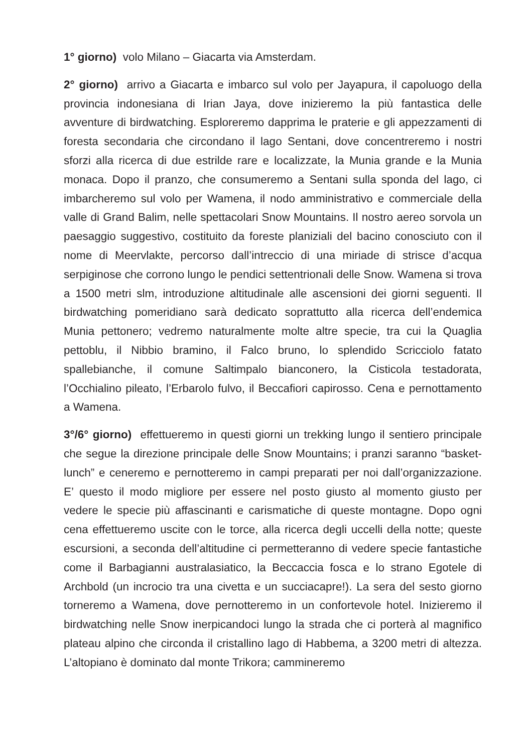1° giorno) volo Milano – Giacarta via Amsterdam.
2° giorno) arrivo a Giacarta e imbarco sul volo per Jayapura, il capoluogo della provincia indonesiana di Irian Jaya, dove inizieremo la più fantastica delle avventure di birdwatching. Esploreremo dapprima le praterie e gli appezzamenti di foresta secondaria che circondano il lago Sentani, dove concentreremo i nostri sforzi alla ricerca di due estrilde rare e localizzate, la Munia grande e la Munia monaca. Dopo il pranzo, che consumeremo a Sentani sulla sponda del lago, ci imbarcheremo sul volo per Wamena, il nodo amministrativo e commerciale della valle di Grand Balim, nelle spettacolari Snow Mountains. Il nostro aereo sorvola un paesaggio suggestivo, costituito da foreste planiziali del bacino conosciuto con il nome di Meervlakte, percorso dall’intreccio di una miriade di strisce d’acqua serpiginose che corrono lungo le pendici settentrionali delle Snow. Wamena si trova a 1500 metri slm, introduzione altitudinale alle ascensioni dei giorni seguenti. Il birdwatching pomeridiano sarà dedicato soprattutto alla ricerca dell’endemica Munia pettonero; vedremo naturalmente molte altre specie, tra cui la Quaglia pettoblu, il Nibbio bramino, il Falco bruno, lo splendido Scricciolo fatato spallebianche, il comune Saltimpalo bianconero, la Cisticola testadorata, l’Occhialino pileato, l’Erbarolo fulvo, il Beccafiori capirosso. Cena e pernottamento a Wamena.
3°/6° giorno) effettueremo in questi giorni un trekking lungo il sentiero principale che segue la direzione principale delle Snow Mountains; i pranzi saranno “basket-lunch” e ceneremo e pernotteremo in campi preparati per noi dall’organizzazione. E’ questo il modo migliore per essere nel posto giusto al momento giusto per vedere le specie più affascinanti e carismatiche di queste montagne. Dopo ogni cena effettueremo uscite con le torce, alla ricerca degli uccelli della notte; queste escursioni, a seconda dell’altitudine ci permetteranno di vedere specie fantastiche come il Barbagianni australasiatico, la Beccaccia fosca e lo strano Egotele di Archbold (un incrocio tra una civetta e un succiacapre!). La sera del sesto giorno torneremo a Wamena, dove pernotteremo in un confortevole hotel. Inizieremo il birdwatching nelle Snow inerpicandoci lungo la strada che ci porterà al magnifico plateau alpino che circonda il cristallino lago di Habbema, a 3200 metri di altezza. L’altopiano è dominato dal monte Trikora; cammineremo